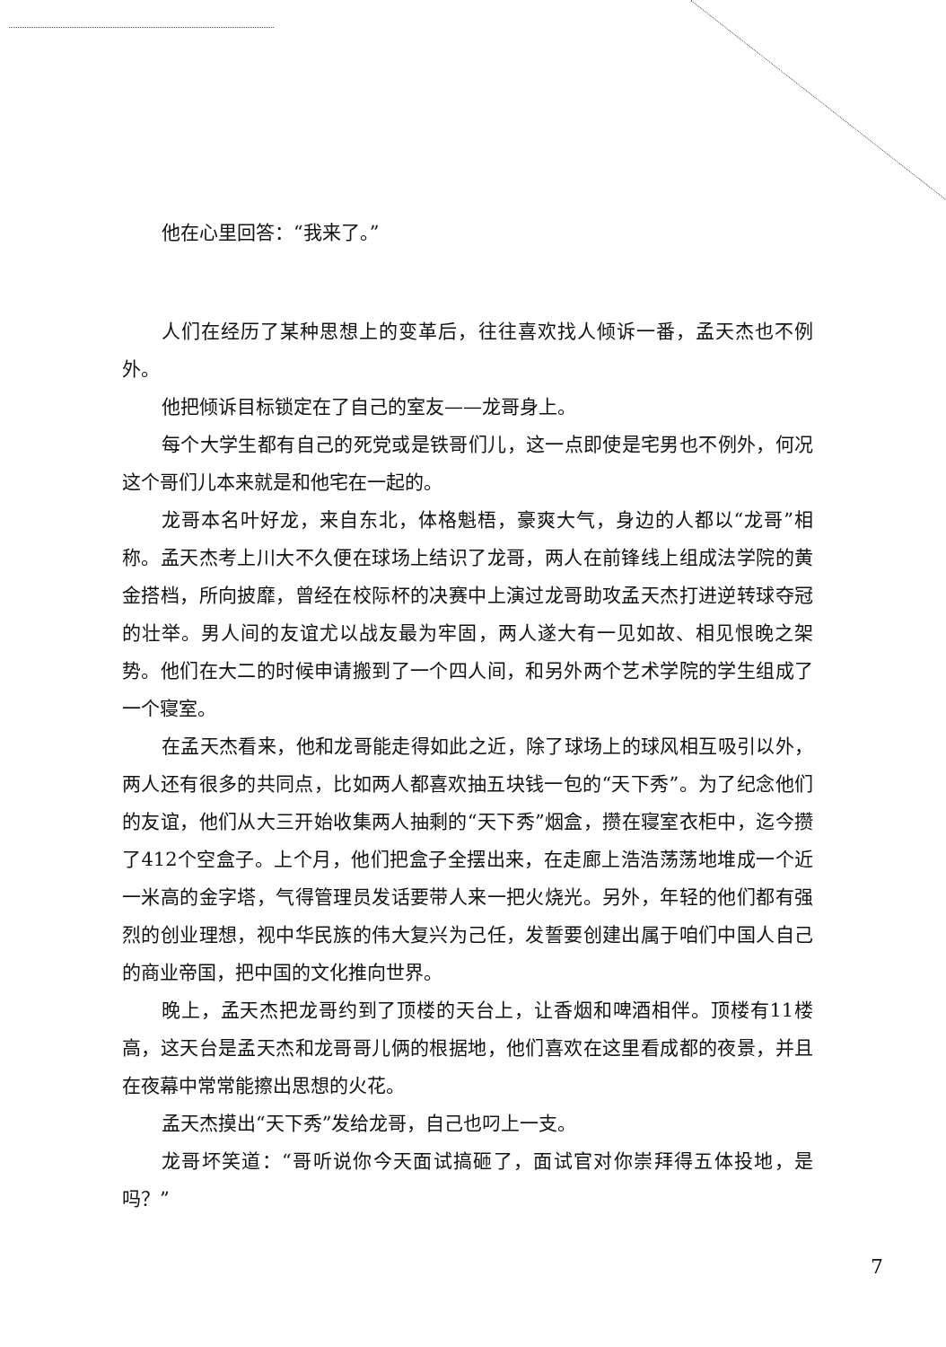他在心里回答：“我来了。”
人们在经历了某种思想上的变革后，往往喜欢找人倾诉一番，孟天杰也不例外。
他把倾诉目标锁定在了自己的室友——龙哥身上。
每个大学生都有自己的死党或是铁哥们儿，这一点即使是宅男也不例外，何况这个哥们儿本来就是和他宅在一起的。
龙哥本名叶好龙，来自东北，体格魁梧，豪爽大气，身边的人都以“龙哥”相称。孟天杰考上川大不久便在球场上结识了龙哥，两人在前锋线上组成法学院的黄金搭档，所向披靡，曾经在校际杯的决赛中上演过龙哥助攻孟天杰打进逆转球夺冠的壮举。男人间的友谊尤以战友最为牢固，两人遂大有一见如故、相见恨晚之架势。他们在大二的时候申请搬到了一个四人间，和另外两个艺术学院的学生组成了一个寝室。
在孟天杰看来，他和龙哥能走得如此之近，除了球场上的球风相互吸引以外，两人还有很多的共同点，比如两人都喜欢抽五块钱一包的“天下秀”。为了纪念他们的友谊，他们从大三开始收集两人抽剩的“天下秀”烟盒，攒在寝室衣柜中，迄今攒了412个空盒子。上个月，他们把盒子全摆出来，在走廊上浩浩荡荡地堆成一个近一米高的金字塔，气得管理员发话要带人来一把火烧光。另外，年轻的他们都有强烈的创业理想，视中华民族的伟大复兴为己任，发誓要创建出属于咱们中国人自己的商业帝国，把中国的文化推向世界。
晚上，孟天杰把龙哥约到了顶楼的天台上，让香烟和啤酒相伴。顶楼有11楼高，这天台是孟天杰和龙哥哥儿俩的根据地，他们喜欢在这里看成都的夜景，并且在夜幕中常常能擦出思想的火花。
孟天杰摸出“天下秀”发给龙哥，自己也叼上一支。
龙哥坏笑道：“哥听说你今天面试搞砸了，面试官对你崇拜得五体投地，是吗？”
7